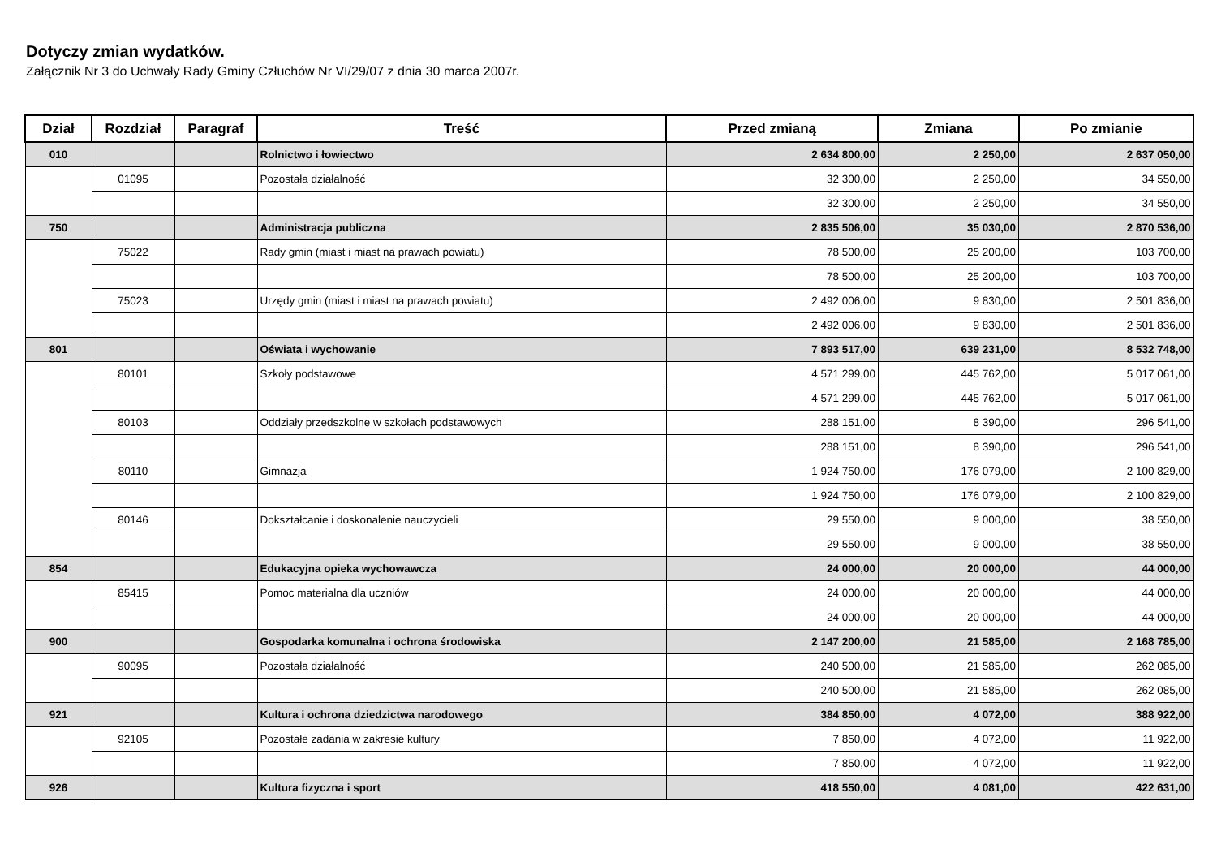Dotyczy zmian wydatków.
Załącznik Nr 3 do Uchwały Rady Gminy Człuchów Nr VI/29/07 z dnia 30 marca 2007r.
| Dział | Rozdział | Paragraf | Treść | Przed zmianą | Zmiana | Po zmianie |
| --- | --- | --- | --- | --- | --- | --- |
| 010 | | | Rolnictwo i łowiectwo | 2 634 800,00 | 2 250,00 | 2 637 050,00 |
| | 01095 | | Pozostała działalność | 32 300,00 | 2 250,00 | 34 550,00 |
| | | | | 32 300,00 | 2 250,00 | 34 550,00 |
| 750 | | | Administracja publiczna | 2 835 506,00 | 35 030,00 | 2 870 536,00 |
| | 75022 | | Rady gmin (miast i miast na prawach powiatu) | 78 500,00 | 25 200,00 | 103 700,00 |
| | | | | 78 500,00 | 25 200,00 | 103 700,00 |
| | 75023 | | Urzędy gmin (miast i miast na prawach powiatu) | 2 492 006,00 | 9 830,00 | 2 501 836,00 |
| | | | | 2 492 006,00 | 9 830,00 | 2 501 836,00 |
| 801 | | | Oświata i wychowanie | 7 893 517,00 | 639 231,00 | 8 532 748,00 |
| | 80101 | | Szkoły podstawowe | 4 571 299,00 | 445 762,00 | 5 017 061,00 |
| | | | | 4 571 299,00 | 445 762,00 | 5 017 061,00 |
| | 80103 | | Oddziały przedszkolne w szkołach podstawowych | 288 151,00 | 8 390,00 | 296 541,00 |
| | | | | 288 151,00 | 8 390,00 | 296 541,00 |
| | 80110 | | Gimnazja | 1 924 750,00 | 176 079,00 | 2 100 829,00 |
| | | | | 1 924 750,00 | 176 079,00 | 2 100 829,00 |
| | 80146 | | Dokształcanie i doskonalenie nauczycieli | 29 550,00 | 9 000,00 | 38 550,00 |
| | | | | 29 550,00 | 9 000,00 | 38 550,00 |
| 854 | | | Edukacyjna opieka wychowawcza | 24 000,00 | 20 000,00 | 44 000,00 |
| | 85415 | | Pomoc materialna dla uczniów | 24 000,00 | 20 000,00 | 44 000,00 |
| | | | | 24 000,00 | 20 000,00 | 44 000,00 |
| 900 | | | Gospodarka komunalna i ochrona środowiska | 2 147 200,00 | 21 585,00 | 2 168 785,00 |
| | 90095 | | Pozostała działalność | 240 500,00 | 21 585,00 | 262 085,00 |
| | | | | 240 500,00 | 21 585,00 | 262 085,00 |
| 921 | | | Kultura i ochrona dziedzictwa narodowego | 384 850,00 | 4 072,00 | 388 922,00 |
| | 92105 | | Pozostałe zadania w zakresie kultury | 7 850,00 | 4 072,00 | 11 922,00 |
| | | | | 7 850,00 | 4 072,00 | 11 922,00 |
| 926 | | | Kultura fizyczna i sport | 418 550,00 | 4 081,00 | 422 631,00 |